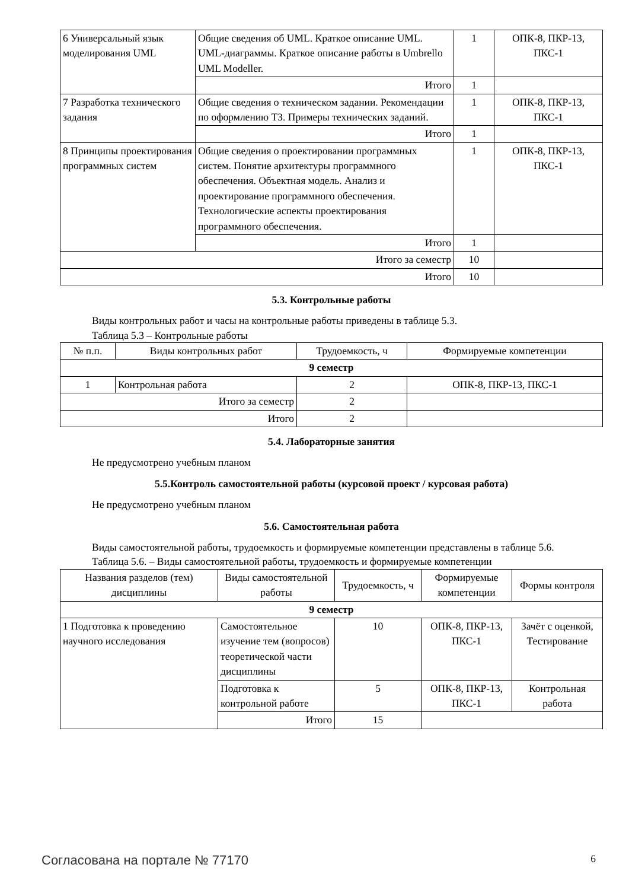| 6 Универсальный язык моделирования UML | Общие сведения об UML. Краткое описание UML. UML-диаграммы. Краткое описание работы в Umbrello UML Modeller. | 1 | ОПК-8, ПКР-13, ПКС-1 |
| | Итого | 1 | |
| 7 Разработка технического задания | Общие сведения о техническом задании. Рекомендации по оформлению ТЗ. Примеры технических заданий. | 1 | ОПК-8, ПКР-13, ПКС-1 |
| | Итого | 1 | |
| 8 Принципы проектирования программных систем | Общие сведения о проектировании программных систем. Понятие архитектуры программного обеспечения. Объектная модель. Анализ и проектирование программного обеспечения. Технологические аспекты проектирования программного обеспечения. | 1 | ОПК-8, ПКР-13, ПКС-1 |
| | Итого | 1 | |
| Итого за семестр | | 10 | |
| Итого | | 10 | |
5.3. Контрольные работы
Виды контрольных работ и часы на контрольные работы приведены в таблице 5.3.
Таблица 5.3 – Контрольные работы
| № п.п. | Виды контрольных работ | Трудоемкость, ч | Формируемые компетенции |
| 9 семестр | | | |
| 1 | Контрольная работа | 2 | ОПК-8, ПКР-13, ПКС-1 |
| Итого за семестр | | 2 | |
| Итого | | 2 | |
5.4. Лабораторные занятия
Не предусмотрено учебным планом
5.5.Контроль самостоятельной работы (курсовой проект / курсовая работа)
Не предусмотрено учебным планом
5.6. Самостоятельная работа
Виды самостоятельной работы, трудоемкость и формируемые компетенции представлены в таблице 5.6.
Таблица 5.6. – Виды самостоятельной работы, трудоемкость и формируемые компетенции
| Названия разделов (тем) дисциплины | Виды самостоятельной работы | Трудоемкость, ч | Формируемые компетенции | Формы контроля |
| 9 семестр | | | | |
| 1 Подготовка к проведению научного исследования | Самостоятельное изучение тем (вопросов) теоретической части дисциплины | 10 | ОПК-8, ПКР-13, ПКС-1 | Зачёт с оценкой, Тестирование |
| | Подготовка к контрольной работе | 5 | ОПК-8, ПКР-13, ПКС-1 | Контрольная работа |
| | Итого | 15 | | |
Согласована на портале № 77170 6